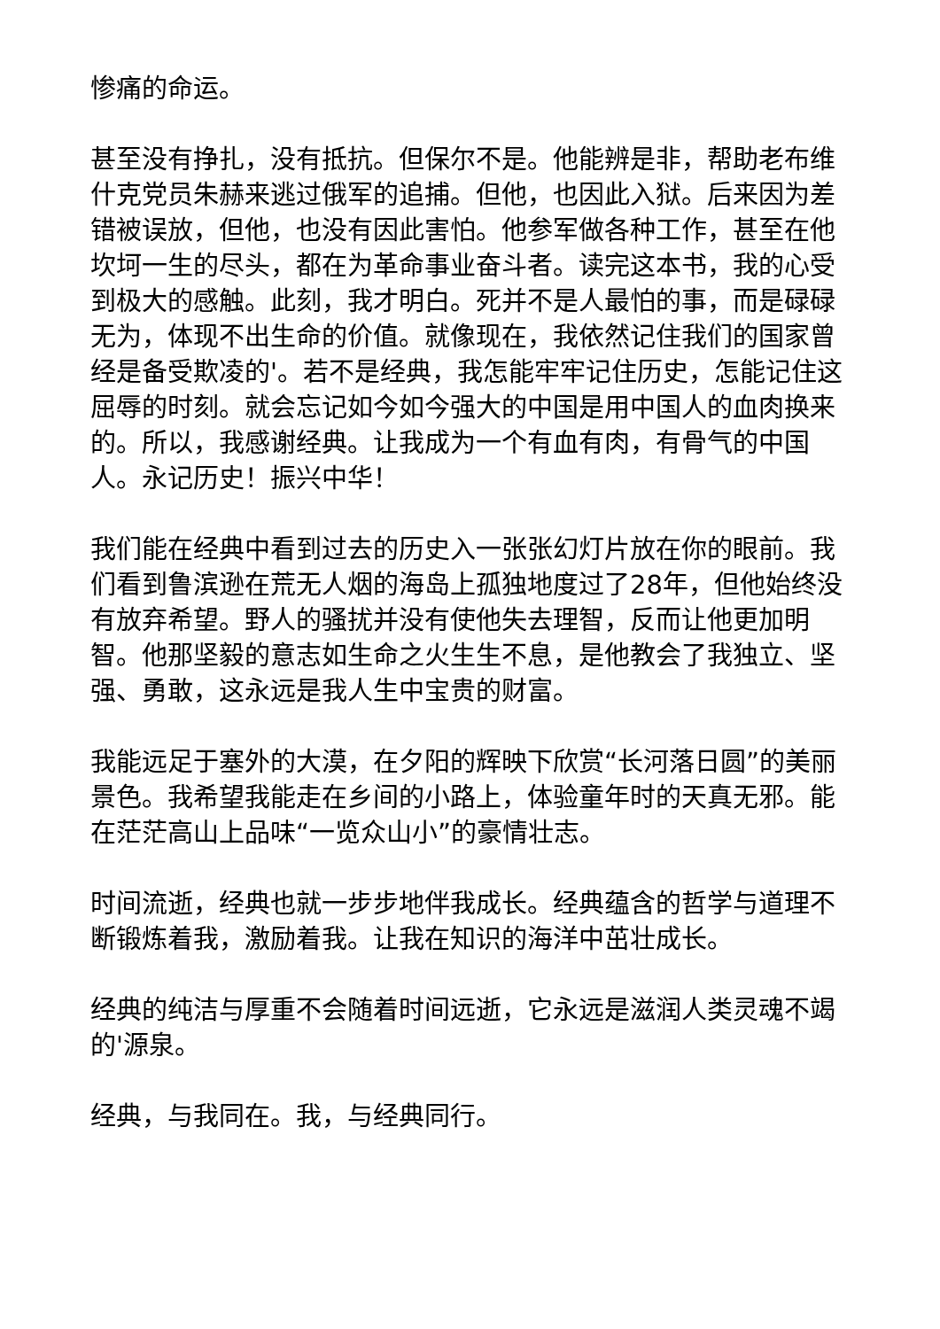惨痛的命运。
甚至没有挣扎，没有抵抗。但保尔不是。他能辨是非，帮助老布维什克党员朱赫来逃过俄军的追捕。但他，也因此入狱。后来因为差错被误放，但他，也没有因此害怕。他参军做各种工作，甚至在他坎坷一生的尽头，都在为革命事业奋斗者。读完这本书，我的心受到极大的感触。此刻，我才明白。死并不是人最怕的事，而是碌碌无为，体现不出生命的价值。就像现在，我依然记住我们的国家曾经是备受欺凌的'。若不是经典，我怎能牢牢记住历史，怎能记住这屈辱的时刻。就会忘记如今如今强大的中国是用中国人的血肉换来的。所以，我感谢经典。让我成为一个有血有肉，有骨气的中国人。永记历史！振兴中华！
我们能在经典中看到过去的历史入一张张幻灯片放在你的眼前。我们看到鲁滨逊在荒无人烟的海岛上孤独地度过了28年，但他始终没有放弃希望。野人的骚扰并没有使他失去理智，反而让他更加明智。他那坚毅的意志如生命之火生生不息，是他教会了我独立、坚强、勇敢，这永远是我人生中宝贵的财富。
我能远足于塞外的大漠，在夕阳的辉映下欣赏“长河落日圆”的美丽景色。我希望我能走在乡间的小路上，体验童年时的天真无邪。能在茫茫高山上品味“一览众山小”的豪情壮志。
时间流逝，经典也就一步步地伴我成长。经典蕴含的哲学与道理不断锻炼着我，激励着我。让我在知识的海洋中茁壮成长。
经典的纯洁与厚重不会随着时间远逝，它永远是滋润人类灵魂不竭的'源泉。
经典，与我同在。我，与经典同行。